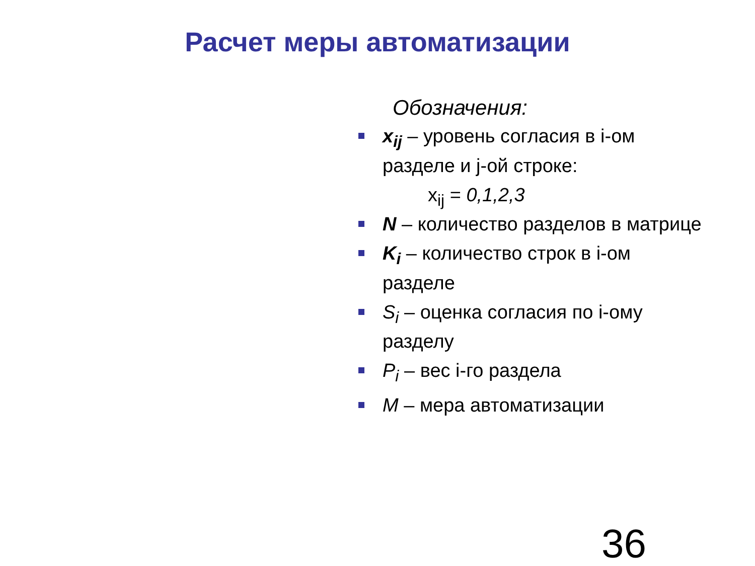Расчет меры автоматизации
Обозначения:
x<sub>ij</sub> – уровень согласия в i-ом разделе и j-ой строке:
x<sub>ij</sub> = 0,1,2,3
N – количество разделов в матрице
K<sub>i</sub> – количество строк в i-ом разделе
S<sub>i</sub> – оценка согласия по i-ому разделу
P<sub>i</sub> – вес i-го раздела
M – мера автоматизации
36